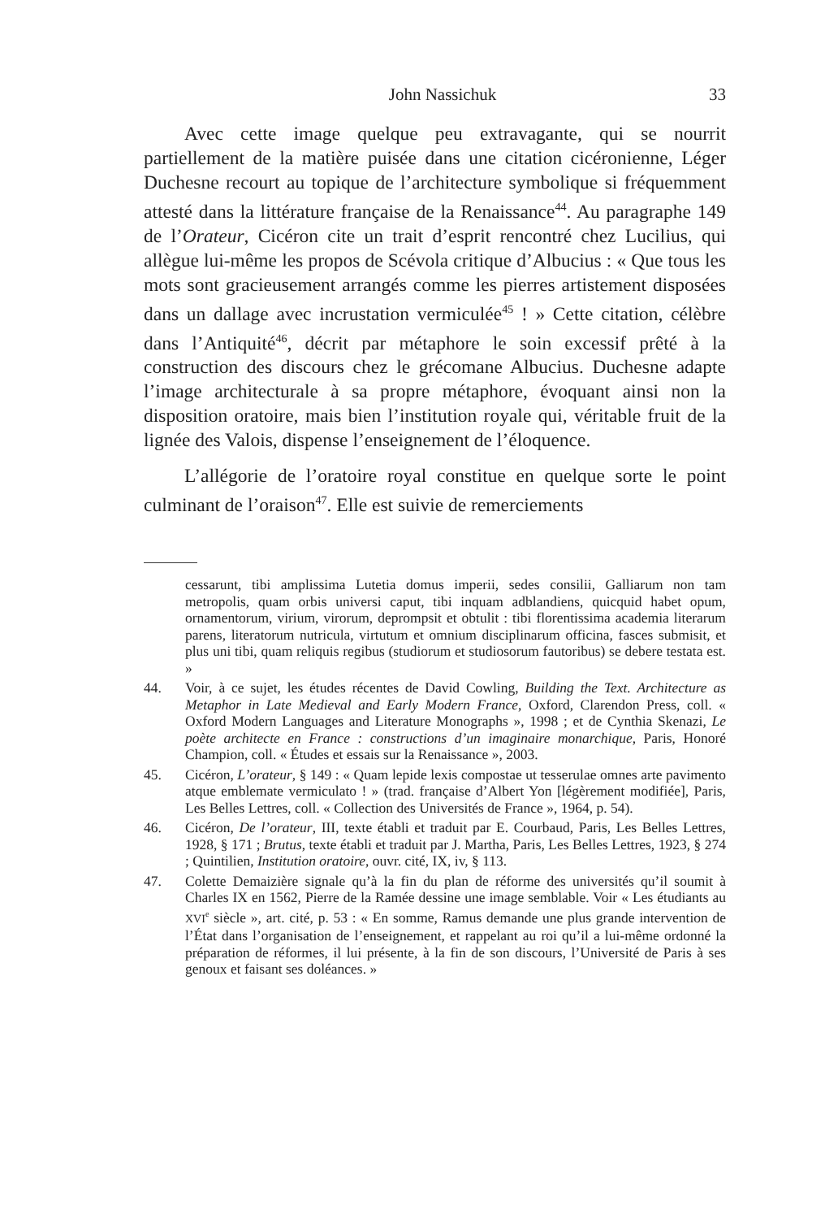John Nassichuk 33
Avec cette image quelque peu extravagante, qui se nourrit partiellement de la matière puisée dans une citation cicéronienne, Léger Duchesne recourt au topique de l’architecture symbolique si fréquemment attesté dans la littérature française de la Renaissance<sup>44</sup>. Au paragraphe 149 de l’Orateur, Cicéron cite un trait d’esprit rencontré chez Lucilius, qui allègue lui-même les propos de Scévola critique d’Albucius : « Que tous les mots sont gracieusement arrangés comme les pierres artistement disposées dans un dallage avec incrustation vermiculée<sup>45</sup> ! » Cette citation, célèbre dans l’Antiquité<sup>46</sup>, décrit par métaphore le soin excessif prêté à la construction des discours chez le grécomane Albucius. Duchesne adapte l’image architecturale à sa propre métaphore, évoquant ainsi non la disposition oratoire, mais bien l’institution royale qui, véritable fruit de la lignée des Valois, dispense l’enseignement de l’éloquence.
L’allégorie de l’oratoire royal constitue en quelque sorte le point culminant de l’oraison<sup>47</sup>. Elle est suivie de remerciements
cessarunt, tibi amplissima Lutetia domus imperii, sedes consilii, Galliarum non tam metropolis, quam orbis universi caput, tibi inquam adblandiens, quicquid habet opum, ornamentorum, virium, virorum, deprompsit et obtulit : tibi florentissima academia literarum parens, literatorum nutricula, virtutum et omnium disciplinarum officina, fasces submisit, et plus uni tibi, quam reliquis regibus (studiorum et studiosorum fautoribus) se debere testata est. »
44. Voir, à ce sujet, les études récentes de David Cowling, Building the Text. Architecture as Metaphor in Late Medieval and Early Modern France, Oxford, Clarendon Press, coll. « Oxford Modern Languages and Literature Monographs », 1998 ; et de Cynthia Skenazi, Le poète architecte en France : constructions d’un imaginaire monarchique, Paris, Honoré Champion, coll. « Études et essais sur la Renaissance », 2003.
45. Cicéron, L’orateur, § 149 : « Quam lepide lexis compostae ut tesserulae omnes arte pavimento atque emblemate vermiculato ! » (trad. française d’Albert Yon [légèrement modifiée], Paris, Les Belles Lettres, coll. « Collection des Universités de France », 1964, p. 54).
46. Cicéron, De l’orateur, III, texte établi et traduit par E. Courbaud, Paris, Les Belles Lettres, 1928, § 171 ; Brutus, texte établi et traduit par J. Martha, Paris, Les Belles Lettres, 1923, § 274 ; Quintilien, Institution oratoire, ouvr. cité, IX, iv, § 113.
47. Colette Demaizière signale qu’à la fin du plan de réforme des universités qu’il soumit à Charles IX en 1562, Pierre de la Ramée dessine une image semblable. Voir « Les étudiants au XVI<sup>e</sup> siècle », art. cité, p. 53 : « En somme, Ramus demande une plus grande intervention de l’État dans l’organisation de l’enseignement, et rappelant au roi qu’il a lui-même ordonné la préparation de réformes, il lui présente, à la fin de son discours, l’Université de Paris à ses genoux et faisant ses doléances. »